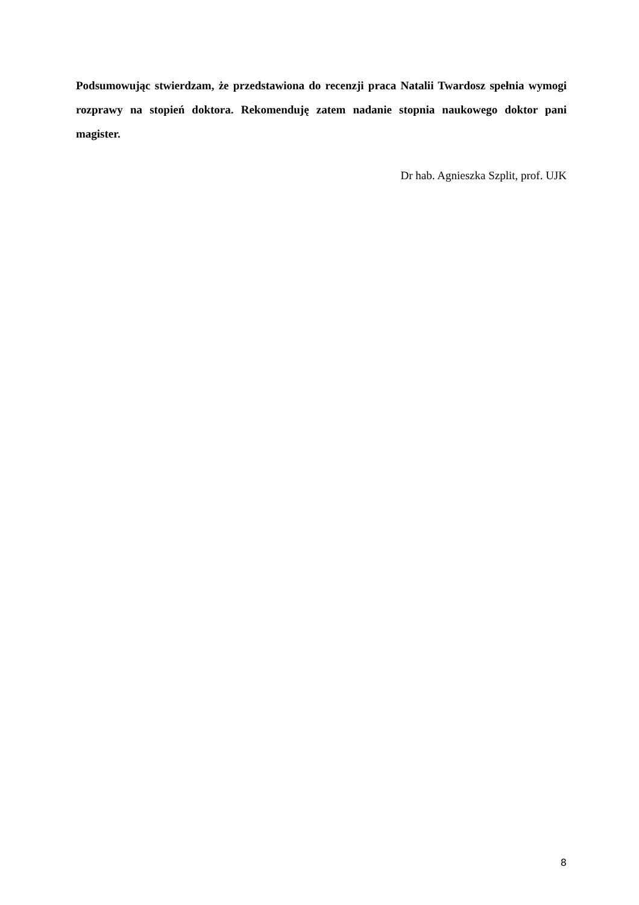Podsumowując stwierdzam, że przedstawiona do recenzji praca Natalii Twardosz spełnia wymogi rozprawy na stopień doktora. Rekomenduję zatem nadanie stopnia naukowego doktor pani magister.
Dr hab. Agnieszka Szplit, prof. UJK
8